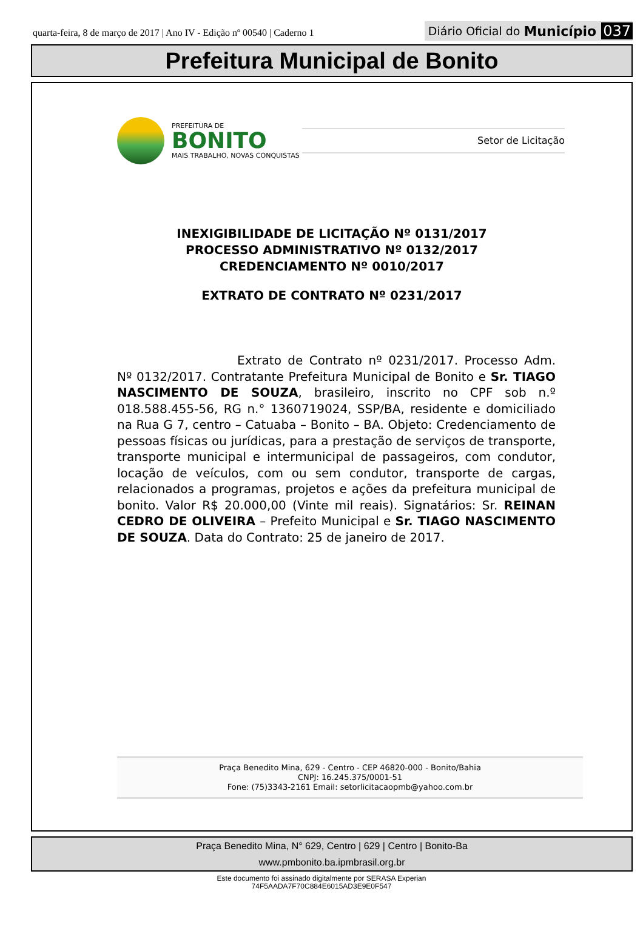quarta-feira, 8 de março de 2017 | Ano IV - Edição nº 00540 | Caderno 1
Diário Oficial do Município 037
Prefeitura Municipal de Bonito
PREFEITURA DE
BONITO
MAIS TRABALHO, NOVAS CONQUISTAS
Setor de Licitação
INEXIGIBILIDADE DE LICITAÇÃO Nº 0131/2017
PROCESSO ADMINISTRATIVO Nº 0132/2017
CREDENCIAMENTO Nº 0010/2017
EXTRATO DE CONTRATO Nº 0231/2017
Extrato de Contrato nº 0231/2017. Processo Adm. Nº 0132/2017. Contratante Prefeitura Municipal de Bonito e Sr. TIAGO NASCIMENTO DE SOUZA, brasileiro, inscrito no CPF sob n.º 018.588.455-56, RG n.° 1360719024, SSP/BA, residente e domiciliado na Rua G 7, centro – Catuaba – Bonito – BA. Objeto: Credenciamento de pessoas físicas ou jurídicas, para a prestação de serviços de transporte, transporte municipal e intermunicipal de passageiros, com condutor, locação de veículos, com ou sem condutor, transporte de cargas, relacionados a programas, projetos e ações da prefeitura municipal de bonito. Valor R$ 20.000,00 (Vinte mil reais). Signatários: Sr. REINAN CEDRO DE OLIVEIRA – Prefeito Municipal e Sr. TIAGO NASCIMENTO DE SOUZA. Data do Contrato: 25 de janeiro de 2017.
Praça Benedito Mina, 629 - Centro - CEP 46820-000 - Bonito/Bahia
CNPJ: 16.245.375/0001-51
Fone: (75)3343-2161 Email: setorlicitacaopmb@yahoo.com.br
Praça Benedito Mina, N° 629, Centro | 629 | Centro | Bonito-Ba
www.pmbonito.ba.ipmbrasil.org.br
Este documento foi assinado digitalmente por SERASA Experian
74F5AADA7F70C884E6015AD3E9E0F547